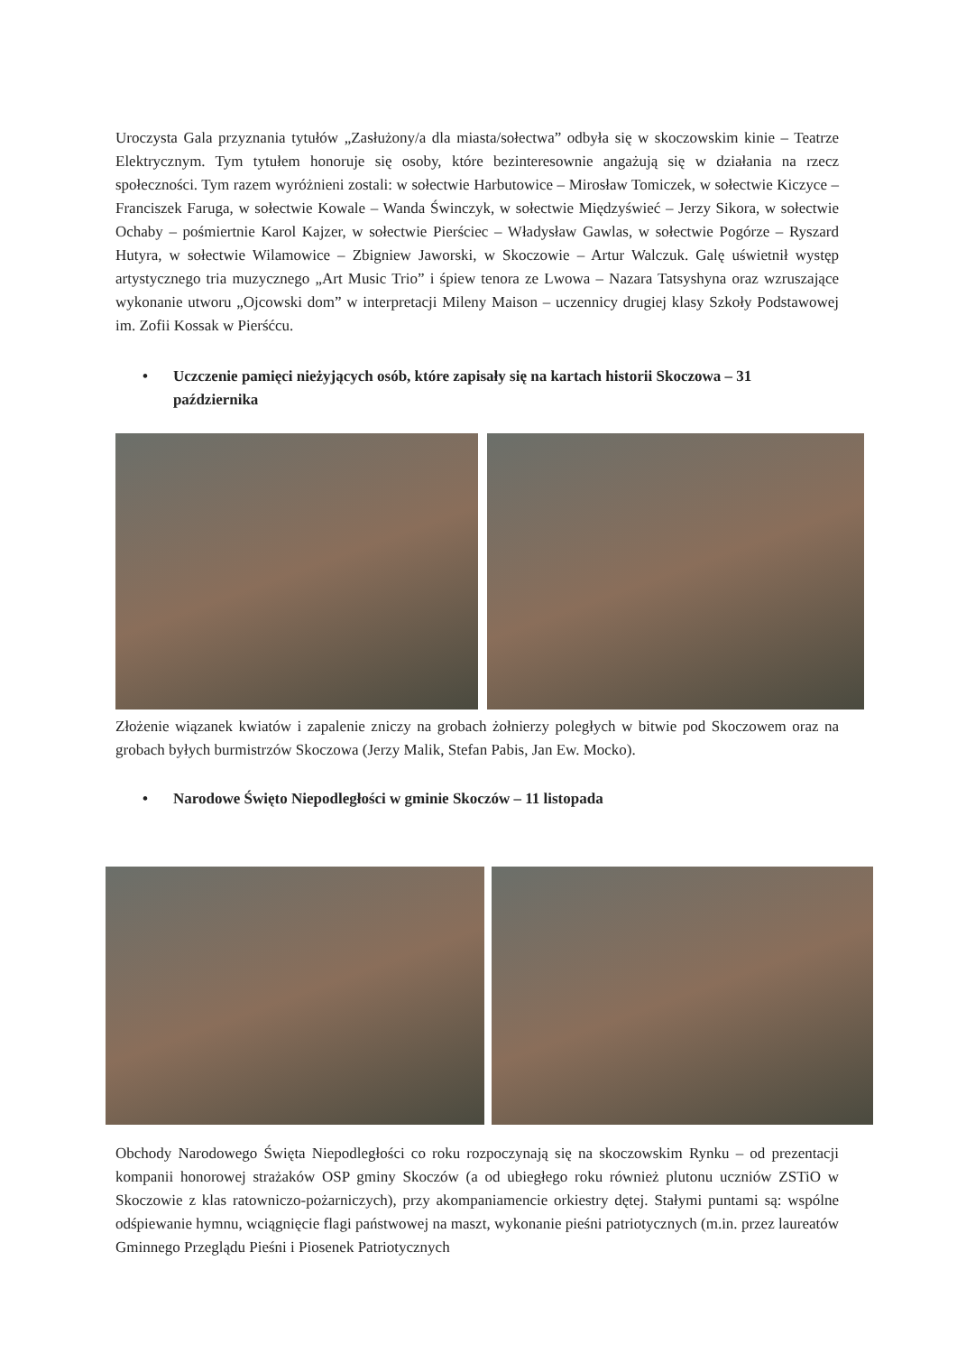Uroczysta Gala przyznania tytułów „Zasłużony/a dla miasta/sołectwa” odbyła się w skoczowskim kinie – Teatrze Elektrycznym. Tym tytułem honoruje się osoby, które bezinteresownie angażują się w działania na rzecz społeczności. Tym razem wyróżnieni zostali: w sołectwie Harbutowice – Mirosław Tomiczek, w sołectwie Kiczyce – Franciszek Faruga, w sołectwie Kowale – Wanda Świnczyk, w sołectwie Międzyświeć – Jerzy Sikora, w sołectwie Ochaby – pośmiertnie Karol Kajzer, w sołectwie Pierściec – Władysław Gawlas, w sołectwie Pogórze – Ryszard Hutyra, w sołectwie Wilamowice – Zbigniew Jaworski, w Skoczowie – Artur Walczuk. Galę uświetnił występ artystycznego tria muzycznego „Art Music Trio” i śpiew tenora ze Lwowa – Nazara Tatsyshyna oraz wzruszające wykonanie utworu „Ojcowski dom” w interpretacji Mileny Maison – uczennicy drugiej klasy Szkoły Podstawowej im. Zofii Kossak w Pierśćcu.
• Uczczenie pamięci nieżyjących osób, które zapisały się na kartach historii Skoczowa – 31 października
Złożenie wiązanek kwiatów i zapalenie zniczy na grobach żołnierzy poległych w bitwie pod Skoczowem oraz na grobach byłych burmistrzów Skoczowa (Jerzy Malik, Stefan Pabis, Jan Ew. Mocko).
• Narodowe Święto Niepodległości w gminie Skoczów – 11 listopada
Obchody Narodowego Święta Niepodległości co roku rozpoczynają się na skoczowskim Rynku – od prezentacji kompanii honorowej strażaków OSP gminy Skoczów (a od ubiegłego roku również plutonu uczniów ZSTiO w Skoczowie z klas ratowniczo-pożarniczych), przy akompaniamencie orkiestry dętej. Stałymi puntami są: wspólne odśpiewanie hymnu, wciągnięcie flagi państwowej na maszt, wykonanie pieśni patriotycznych (m.in. przez laureatów Gminnego Przeglądu Pieśni i Piosenek Patriotycznych